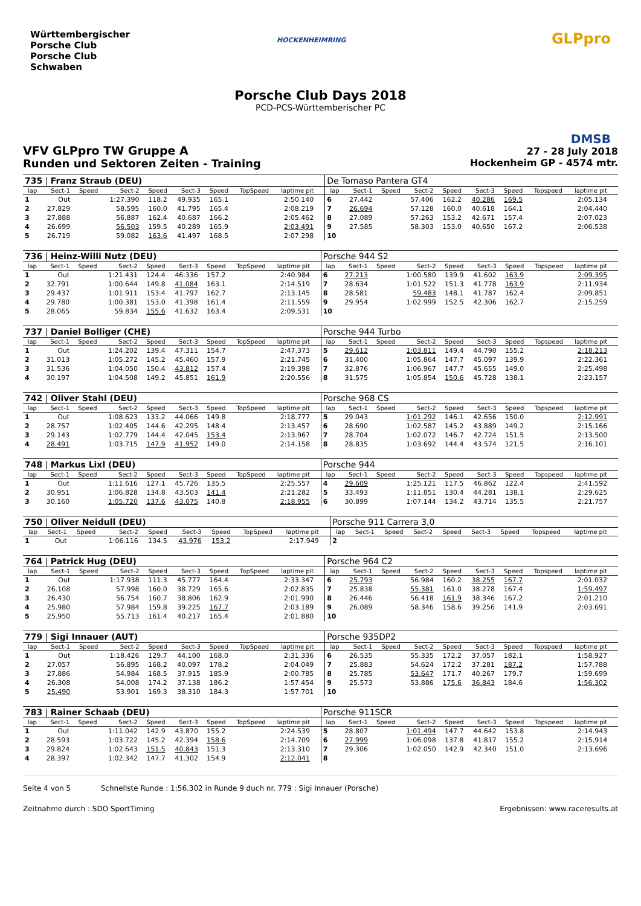Württembergischer
Porsche Club
Porsche Club
Schwaben
HOCKENHEIMRING GLPpro
DMSB
Porsche Club Days 2018
PCD-PCS-Württemberischer PC
VFV GLPpro TW Gruppe A 27 - 28 July 2018
Runden und Sektoren Zeiten - Training Hockenheim GP - 4574 mtr.
| 735 / Franz Straub (DEU) | | | | | | | | | | | De Tomaso Pantera GT4 | | | | | | | | | | |
| lap | Sect-1 | Speed | Sect-2 | Speed | Sect-3 | Speed | TopSpeed | laptime pit | | | lap | Sect-1 | Speed | Sect-2 | Speed | Sect-3 | Speed | Topspeed | laptime pit | | |
| 1 | Out | | 1:27.390 | 118.2 | 49.935 | 165.1 | | 2:50.140 | | | 6 | 27.442 | | 57.406 | 162.2 | 40.286 | 169.5 | | 2:05.134 | | |
| 2 | 27.829 | | 58.595 | 160.0 | 41.795 | 165.4 | | 2:08.219 | | | 7 | 26.694 | | 57.128 | 160.0 | 40.618 | 164.1 | | 2:04.440 | | |
| 3 | 27.888 | | 56.887 | 162.4 | 40.687 | 166.2 | | 2:05.462 | | | 8 | 27.089 | | 57.263 | 153.2 | 42.671 | 157.4 | | 2:07.023 | | |
| 4 | 26.699 | | 56.503 | 159.5 | 40.289 | 165.9 | | 2:03.491 | | | 9 | 27.585 | | 58.303 | 153.0 | 40.650 | 167.2 | | 2:06.538 | | |
| 5 | 26.719 | | 59.082 | 163.6 | 41.497 | 168.5 | | 2:07.298 | | | 10 | | | | | | | | | | |
| 736 / Heinz-Willi Nutz (DEU) | | | | | | | | | | | Porsche 944 S2 | | | | | | | | | | |
| lap | Sect-1 | Speed | Sect-2 | Speed | Sect-3 | Speed | TopSpeed | laptime pit | | | lap | Sect-1 | Speed | Sect-2 | Speed | Sect-3 | Speed | Topspeed | laptime pit | | |
| 1 | Out | | 1:21.431 | 124.4 | 46.336 | 157.2 | | 2:40.984 | | | 6 | 27.213 | | 1:00.580 | 139.9 | 41.602 | 163.9 | | 2:09.395 | | |
| 2 | 32.791 | | 1:00.644 | 149.8 | 41.084 | 163.1 | | 2:14.519 | | | 7 | 28.634 | | 1:01.522 | 151.3 | 41.778 | 163.9 | | 2:11.934 | | |
| 3 | 29.437 | | 1:01.911 | 153.4 | 41.797 | 162.7 | | 2:13.145 | | | 8 | 28.581 | | 59.483 | 148.1 | 41.787 | 162.4 | | 2:09.851 | | |
| 4 | 29.780 | | 1:00.381 | 153.0 | 41.398 | 161.4 | | 2:11.559 | | | 9 | 29.954 | | 1:02.999 | 152.5 | 42.306 | 162.7 | | 2:15.259 | | |
| 5 | 28.065 | | 59.834 | 155.6 | 41.632 | 163.4 | | 2:09.531 | | | 10 | | | | | | | | | | |
| 737 / Daniel Bolliger (CHE) | | | | | | | | | | | Porsche 944 Turbo | | | | | | | | | | |
| lap | Sect-1 | Speed | Sect-2 | Speed | Sect-3 | Speed | TopSpeed | laptime pit | | | lap | Sect-1 | Speed | Sect-2 | Speed | Sect-3 | Speed | Topspeed | laptime pit | | |
| 1 | Out | | 1:24.202 | 139.4 | 47.311 | 154.7 | | 2:47.373 | | | 5 | 29.612 | | 1:03.811 | 149.4 | 44.790 | 155.2 | | 2:18.213 | | |
| 2 | 31.013 | | 1:05.272 | 145.2 | 45.460 | 157.9 | | 2:21.745 | | | 6 | 31.400 | | 1:05.864 | 147.7 | 45.097 | 139.9 | | 2:22.361 | | |
| 3 | 31.536 | | 1:04.050 | 150.4 | 43.812 | 157.4 | | 2:19.398 | | | 7 | 32.876 | | 1:06.967 | 147.7 | 45.655 | 149.0 | | 2:25.498 | | |
| 4 | 30.197 | | 1:04.508 | 149.2 | 45.851 | 161.9 | | 2:20.556 | | | 8 | 31.575 | | 1:05.854 | 150.6 | 45.728 | 138.1 | | 2:23.157 | | |
| 742 / Oliver Stahl (DEU) | | | | | | | | | | | Porsche 968 CS | | | | | | | | | | |
| lap | Sect-1 | Speed | Sect-2 | Speed | Sect-3 | Speed | TopSpeed | laptime pit | | | lap | Sect-1 | Speed | Sect-2 | Speed | Sect-3 | Speed | Topspeed | laptime pit | | |
| 1 | Out | | 1:08.623 | 133.2 | 44.066 | 149.8 | | 2:18.777 | | | 5 | 29.043 | | 1:01.292 | 146.1 | 42.656 | 150.0 | | 2:12.991 | | |
| 2 | 28.757 | | 1:02.405 | 144.6 | 42.295 | 148.4 | | 2:13.457 | | | 6 | 28.690 | | 1:02.587 | 145.2 | 43.889 | 149.2 | | 2:15.166 | | |
| 3 | 29.143 | | 1:02.779 | 144.4 | 42.045 | 153.4 | | 2:13.967 | | | 7 | 28.704 | | 1:02.072 | 146.7 | 42.724 | 151.5 | | 2:13.500 | | |
| 4 | 28.491 | | 1:03.715 | 147.9 | 41.952 | 149.0 | | 2:14.158 | | | 8 | 28.835 | | 1:03.692 | 144.4 | 43.574 | 121.5 | | 2:16.101 | | |
| 748 / Markus Lixl (DEU) | | | | | | | | | | | Porsche 944 | | | | | | | | | | |
| lap | Sect-1 | Speed | Sect-2 | Speed | Sect-3 | Speed | TopSpeed | laptime pit | | | lap | Sect-1 | Speed | Sect-2 | Speed | Sect-3 | Speed | Topspeed | laptime pit | | |
| 1 | Out | | 1:11.616 | 127.1 | 45.726 | 135.5 | | 2:25.557 | | | 4 | 29.609 | | 1:25.121 | 117.5 | 46.862 | 122.4 | | 2:41.592 | | |
| 2 | 30.951 | | 1:06.828 | 134.8 | 43.503 | 141.4 | | 2:21.282 | | | 5 | 33.493 | | 1:11.851 | 130.4 | 44.281 | 138.1 | | 2:29.625 | | |
| 3 | 30.160 | | 1:05.720 | 137.6 | 43.075 | 140.8 | | 2:18.955 | | | 6 | 30.899 | | 1:07.144 | 134.2 | 43.714 | 135.5 | | 2:21.757 | | |
| 750 / Oliver Neidull (DEU) | | | | | | | | | | | Porsche 911 Carrera 3,0 | | | | | | | | | | |
| lap | Sect-1 | Speed | Sect-2 | Speed | Sect-3 | Speed | TopSpeed | laptime pit | | | lap | Sect-1 | Speed | Sect-2 | Speed | Sect-3 | Speed | Topspeed | laptime pit | | |
| 1 | Out | | 1:06.116 | 134.5 | 43.976 | 153.2 | | 2:17.949 | | | 2 | | | | | | | | | | |
| 764 / Patrick Hug (DEU) | | | | | | | | | | | Porsche 964 C2 | | | | | | | | | | |
| lap | Sect-1 | Speed | Sect-2 | Speed | Sect-3 | Speed | TopSpeed | laptime pit | | | lap | Sect-1 | Speed | Sect-2 | Speed | Sect-3 | Speed | Topspeed | laptime pit | | |
| 1 | Out | | 1:17.938 | 111.3 | 45.777 | 164.4 | | 2:33.347 | | | 6 | 25.793 | | 56.984 | 160.2 | 38.255 | 167.7 | | 2:01.032 | | |
| 2 | 26.108 | | 57.998 | 160.0 | 38.729 | 165.6 | | 2:02.835 | | | 7 | 25.838 | | 55.381 | 161.0 | 38.278 | 167.4 | | 1:59.497 | | |
| 3 | 26.430 | | 56.754 | 160.7 | 38.806 | 162.9 | | 2:01.990 | | | 8 | 26.446 | | 56.418 | 161.9 | 38.346 | 167.2 | | 2:01.210 | | |
| 4 | 25.980 | | 57.984 | 159.8 | 39.225 | 167.7 | | 2:03.189 | | | 9 | 26.089 | | 58.346 | 158.6 | 39.256 | 141.9 | | 2:03.691 | | |
| 5 | 25.950 | | 55.713 | 161.4 | 40.217 | 165.4 | | 2:01.880 | | | 10 | | | | | | | | | | |
| 779 / Sigi Innauer (AUT) | | | | | | | | | | | Porsche 935DP2 | | | | | | | | | | |
| lap | Sect-1 | Speed | Sect-2 | Speed | Sect-3 | Speed | TopSpeed | laptime pit | | | lap | Sect-1 | Speed | Sect-2 | Speed | Sect-3 | Speed | Topspeed | laptime pit | | |
| 1 | Out | | 1:18.426 | 129.7 | 44.100 | 168.0 | | 2:31.336 | | | 6 | 26.535 | | 55.335 | 172.2 | 37.057 | 182.1 | | 1:58.927 | | |
| 2 | 27.057 | | 56.895 | 168.2 | 40.097 | 178.2 | | 2:04.049 | | | 7 | 25.883 | | 54.624 | 172.2 | 37.281 | 187.2 | | 1:57.788 | | |
| 3 | 27.886 | | 54.984 | 168.5 | 37.915 | 185.9 | | 2:00.785 | | | 8 | 25.785 | | 53.647 | 171.7 | 40.267 | 179.7 | | 1:59.699 | | |
| 4 | 26.308 | | 54.008 | 174.2 | 37.138 | 186.2 | | 1:57.454 | | | 9 | 25.573 | | 53.886 | 175.6 | 36.843 | 184.6 | | 1:56.302 | | |
| 5 | 25.490 | | 53.901 | 169.3 | 38.310 | 184.3 | | 1:57.701 | | | 10 | | | | | | | | | | |
| 783 / Rainer Schaab (DEU) | | | | | | | | | | | Porsche 911SCR | | | | | | | | | | |
| lap | Sect-1 | Speed | Sect-2 | Speed | Sect-3 | Speed | TopSpeed | laptime pit | | | lap | Sect-1 | Speed | Sect-2 | Speed | Sect-3 | Speed | Topspeed | laptime pit | | |
| 1 | Out | | 1:11.042 | 142.9 | 43.870 | 155.2 | | 2:24.539 | | | 5 | 28.807 | | 1:01.494 | 147.7 | 44.642 | 153.8 | | 2:14.943 | | |
| 2 | 28.593 | | 1:03.722 | 145.2 | 42.394 | 158.6 | | 2:14.709 | | | 6 | 27.999 | | 1:06.098 | 137.8 | 41.817 | 155.2 | | 2:15.914 | | |
| 3 | 29.824 | | 1:02.643 | 151.5 | 40.843 | 151.3 | | 2:13.310 | | | 7 | 29.306 | | 1:02.050 | 142.9 | 42.340 | 151.0 | | 2:13.696 | | |
| 4 | 28.397 | | 1:02.342 | 147.7 | 41.302 | 154.9 | | 2:12.041 | | | 8 | | | | | | | | | | |
Seite 4 von 5 Schnellste Runde : 1:56.302 in Runde 9 duch nr. 779 : Sigi Innauer (Porsche)
Zeitnahme durch : SDO SportTiming Ergebnissen: www.raceresults.at